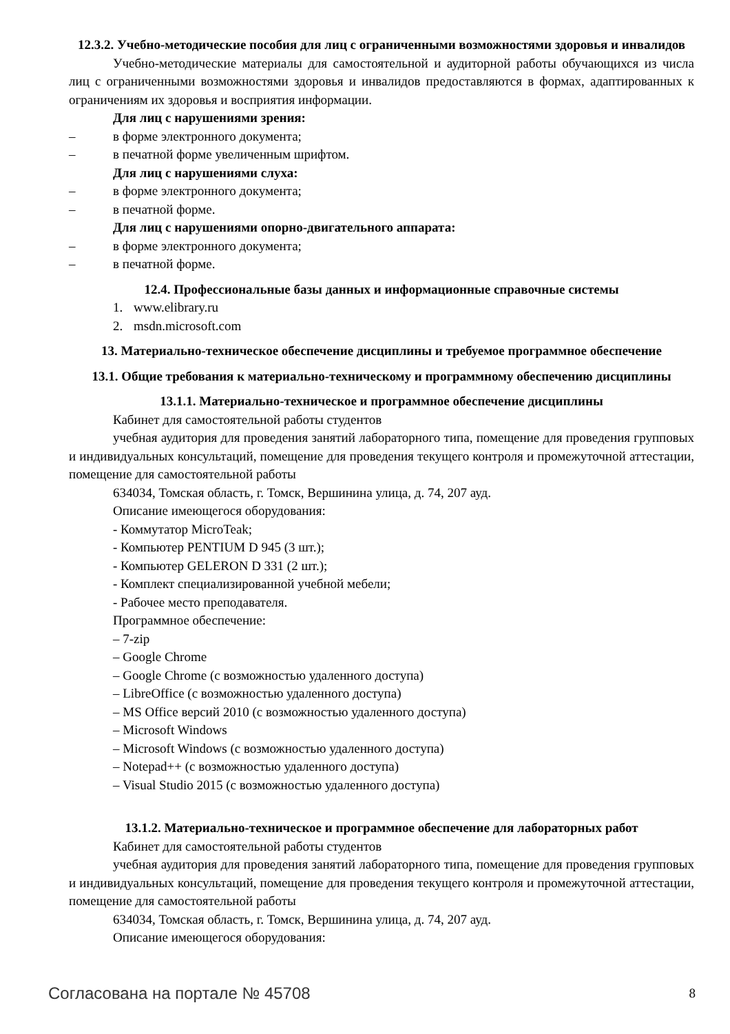12.3.2. Учебно-методические пособия для лиц с ограниченными возможностями здоровья и инвалидов
Учебно-методические материалы для самостоятельной и аудиторной работы обучающихся из числа лиц с ограниченными возможностями здоровья и инвалидов предоставляются в формах, адаптированных к ограничениям их здоровья и восприятия информации.
Для лиц с нарушениями зрения:
– в форме электронного документа;
– в печатной форме увеличенным шрифтом.
Для лиц с нарушениями слуха:
– в форме электронного документа;
– в печатной форме.
Для лиц с нарушениями опорно-двигательного аппарата:
– в форме электронного документа;
– в печатной форме.
12.4. Профессиональные базы данных и информационные справочные системы
1. www.elibrary.ru
2. msdn.microsoft.com
13. Материально-техническое обеспечение дисциплины и требуемое программное обеспечение
13.1. Общие требования к материально-техническому и программному обеспечению дисциплины
13.1.1. Материально-техническое и программное обеспечение дисциплины
Кабинет для самостоятельной работы студентов
учебная аудитория для проведения занятий лабораторного типа, помещение для проведения групповых и индивидуальных консультаций, помещение для проведения текущего контроля и промежуточной аттестации, помещение для самостоятельной работы
634034, Томская область, г. Томск, Вершинина улица, д. 74, 207 ауд.
Описание имеющегося оборудования:
- Коммутатор MicroTeak;
- Компьютер PENTIUM D 945 (3 шт.);
- Компьютер GELERON D 331 (2 шт.);
- Комплект специализированной учебной мебели;
- Рабочее место преподавателя.
Программное обеспечение:
– 7-zip
– Google Chrome
– Google Chrome (с возможностью удаленного доступа)
– LibreOffice (с возможностью удаленного доступа)
– MS Office версий 2010 (с возможностью удаленного доступа)
– Microsoft Windows
– Microsoft Windows (с возможностью удаленного доступа)
– Notepad++ (с возможностью удаленного доступа)
– Visual Studio 2015 (с возможностью удаленного доступа)
13.1.2. Материально-техническое и программное обеспечение для лабораторных работ
Кабинет для самостоятельной работы студентов
учебная аудитория для проведения занятий лабораторного типа, помещение для проведения групповых и индивидуальных консультаций, помещение для проведения текущего контроля и промежуточной аттестации, помещение для самостоятельной работы
634034, Томская область, г. Томск, Вершинина улица, д. 74, 207 ауд.
Описание имеющегося оборудования:
Согласована на портале № 45708 8